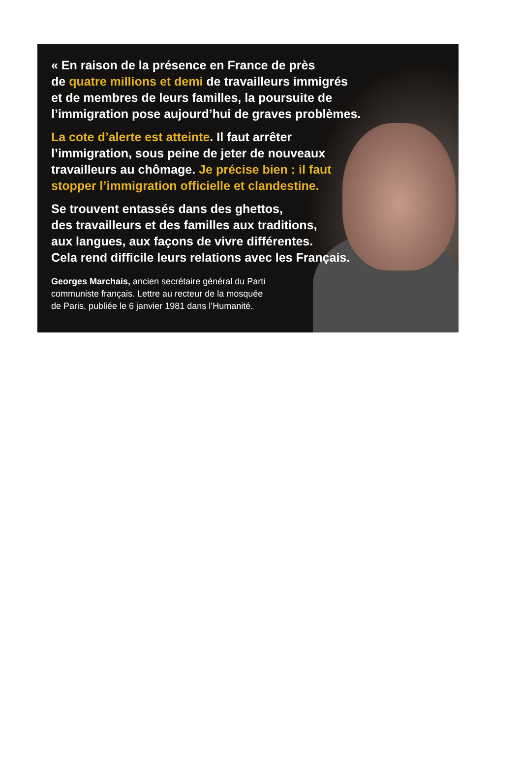« En raison de la présence en France de près
de quatre millions et demi de travailleurs immigrés
et de membres de leurs familles, la poursuite de
l’immigration pose aujourd’hui de graves problèmes.
La cote d’alerte est atteinte. Il faut arrêter
l’immigration, sous peine de jeter de nouveaux
travailleurs au chômage. Je précise bien : il faut
stopper l’immigration officielle et clandestine.
Se trouvent entassés dans des ghettos,
des travailleurs et des familles aux traditions,
aux langues, aux façons de vivre différentes.
Cela rend difficile leurs relations avec les Français.
Georges Marchais, ancien secrétaire général du Parti
communiste français. Lettre au recteur de la mosquée
de Paris, publiée le 6 janvier 1981 dans l’Humanité.